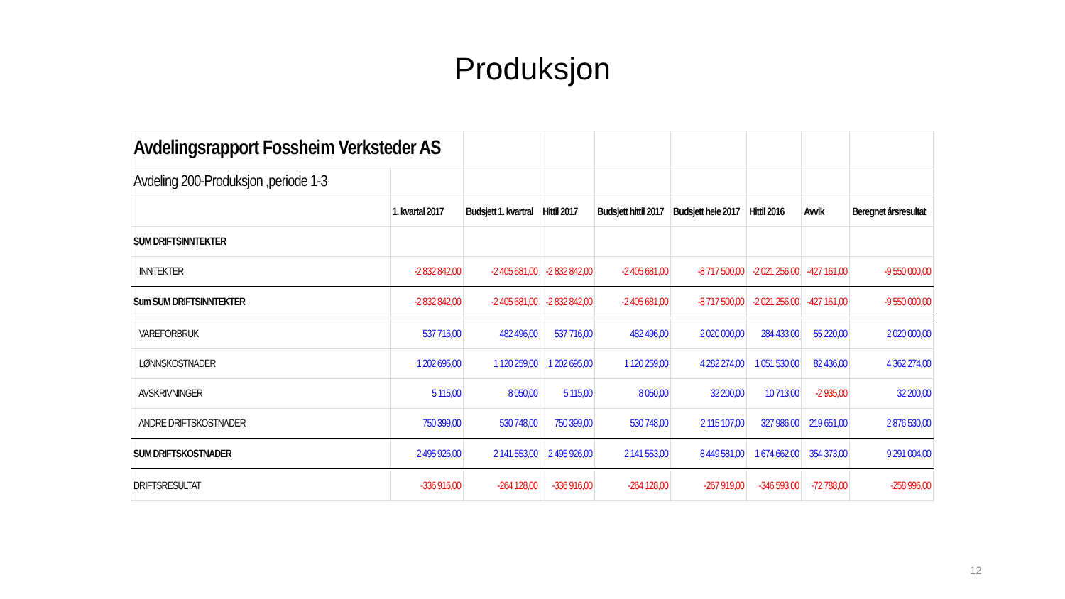Produksjon
| Avdelingsrapport Fossheim Verksteder AS | | | | | | | | |
| Avdeling 200-Produksjon ,periode 1-3 | | | | | | | | |
| | 1. kvartal 2017 | Budsjett 1. kvartral | Hittil 2017 | Budsjett hittil 2017 | Budsjett hele 2017 | Hittil 2016 | Avvik | Beregnet årsresultat |
| SUM DRIFTSINNTEKTER | | | | | | | | |
| INNTEKTER | -2 832 842,00 | -2 405 681,00 | -2 832 842,00 | -2 405 681,00 | -8 717 500,00 | -2 021 256,00 | -427 161,00 | -9 550 000,00 |
| Sum SUM DRIFTSINNTEKTER | -2 832 842,00 | -2 405 681,00 | -2 832 842,00 | -2 405 681,00 | -8 717 500,00 | -2 021 256,00 | -427 161,00 | -9 550 000,00 |
| VAREFORBRUK | 537 716,00 | 482 496,00 | 537 716,00 | 482 496,00 | 2 020 000,00 | 284 433,00 | 55 220,00 | 2 020 000,00 |
| LØNNSKOSTNADER | 1 202 695,00 | 1 120 259,00 | 1 202 695,00 | 1 120 259,00 | 4 282 274,00 | 1 051 530,00 | 82 436,00 | 4 362 274,00 |
| AVSKRIVNINGER | 5 115,00 | 8 050,00 | 5 115,00 | 8 050,00 | 32 200,00 | 10 713,00 | -2 935,00 | 32 200,00 |
| ANDRE DRIFTSKOSTNADER | 750 399,00 | 530 748,00 | 750 399,00 | 530 748,00 | 2 115 107,00 | 327 986,00 | 219 651,00 | 2 876 530,00 |
| SUM DRIFTSKOSTNADER | 2 495 926,00 | 2 141 553,00 | 2 495 926,00 | 2 141 553,00 | 8 449 581,00 | 1 674 662,00 | 354 373,00 | 9 291 004,00 |
| DRIFTSRESULTAT | -336 916,00 | -264 128,00 | -336 916,00 | -264 128,00 | -267 919,00 | -346 593,00 | -72 788,00 | -258 996,00 |
12